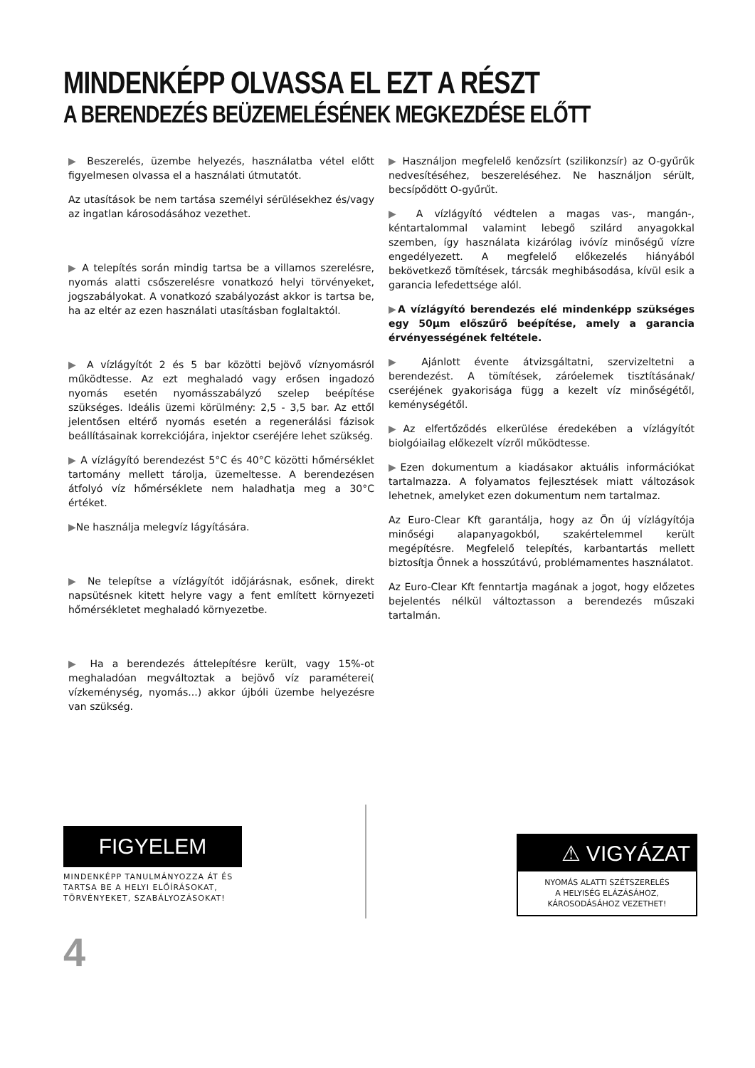MINDENKÉPP OLVASSA EL EZT A RÉSZT
A BERENDEZÉS BEÜZEMELÉSÉNEK MEGKEZDÉSE ELŐTT
▶ Beszerelés, üzembe helyezés, használatba vétel előtt figyelmesen olvassa el a használati útmutatót.
Az utasítások be nem tartása személyi sérülésekhez és/vagy az ingatlan károsodásához vezethet.
▶ A telepítés során mindig tartsa be a villamos szerelésre, nyomás alatti csőszerelésre vonatkozó helyi törvényeket, jogszabályokat. A vonatkozó szabályozást akkor is tartsa be, ha az eltér az ezen használati utasításban foglaltaktól.
▶ A vízlágyítót 2 és 5 bar közötti bejövő víznyomásról működtesse. Az ezt meghaladó vagy erősen ingadozó nyomás esetén nyomásszabályzó szelep beépítése szükséges. Ideális üzemi körülmény: 2,5 - 3,5 bar. Az ettől jelentősen eltérő nyomás esetén a regenerálási fázisok beállításainak korrekciójára, injektor cseréjére lehet szükség.
▶ A vízlágyító berendezést 5°C és 40°C közötti hőmérséklet tartomány mellett tárolja, üzemeltesse. A berendezésen átfolyó víz hőmérséklete nem haladhatja meg a 30°C értéket.
▶Ne használja melegvíz lágyítására.
▶ Ne telepítse a vízlágyítót időjárásnak, esőnek, direkt napsütésnek kitett helyre vagy a fent említett környezeti hőmérsékletet meghaladó környezetbe.
▶ Ha a berendezés áttelepítésre került, vagy 15%-ot meghaladóan megváltoztak a bejövő víz paraméterei( vízkeménység, nyomás...) akkor újbóli üzembe helyezésre van szükség.
▶ Használjon megfelelő kenőzsírt (szilikonzsír) az O-gyűrűk nedvesítéséhez, beszereléséhez. Ne használjon sérült, becsípődött O-gyűrűt.
▶ A vízlágyító védtelen a magas vas-, mangán-, kéntartalommal valamint lebegő szilárd anyagokkal szemben, így használata kizárólag ivóvíz minőségű vízre engedélyezett. A megfelelő előkezelés hiányából bekövetkező tömítések, tárcsák meghibásodása, kívül esik a garancia lefedettsége alól.
▶A vízlágyító berendezés elé mindenképp szükséges egy 50µm előszűrő beépítése, amely a garancia érvényességének feltétele.
▶ Ajánlott évente átvizsgáltatni, szervizeltetni a berendezést. A tömítések, záróelemek tisztításának/ cseréjének gyakorisága függ a kezelt víz minőségétől, keménységétől.
▶Az elfertőződés elkerülése éredekében a vízlágyítót biolgóiailag előkezelt vízről működtesse.
▶Ezen dokumentum a kiadásakor aktuális információkat tartalmazza. A folyamatos fejlesztések miatt változások lehetnek, amelyket ezen dokumentum nem tartalmaz.
Az Euro-Clear Kft garantálja, hogy az Ön új vízlágyítója minőségi alapanyagokból, szakértelemmel került megépítésre. Megfelelő telepítés, karbantartás mellett biztosítja Önnek a hosszútávú, problémamentes használatot.
Az Euro-Clear Kft fenntartja magának a jogot, hogy előzetes bejelentés nélkül változtasson a berendezés műszaki tartalmán.
FIGYELEM
MINDENKÉPP TANULMÁNYOZZA ÁT ÉS TARTSA BE A HELYI ELŐÍRÁSOKAT, TÖRVÉNYEKET, SZABÁLYOZÁSOKAT!
⚠ VIGYÁZAT
NYOMÁS ALATTI SZÉTSZERELÉS
A HELYISÉG ELÁZÁSÁHOZ,
KÁROSODÁSÁHOZ VEZETHET!
4